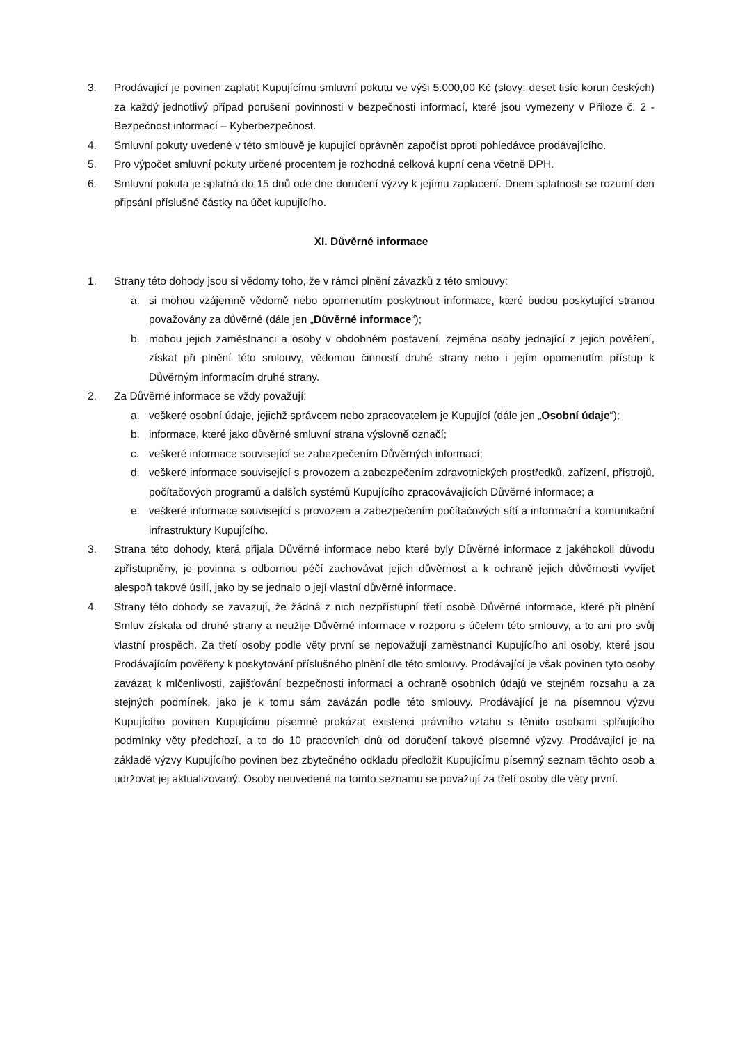3. Prodávající je povinen zaplatit Kupujícímu smluvní pokutu ve výši 5.000,00 Kč (slovy: deset tisíc korun českých) za každý jednotlivý případ porušení povinnosti v bezpečnosti informací, které jsou vymezeny v Příloze č. 2 - Bezpečnost informací – Kyberbezpečnost.
4. Smluvní pokuty uvedené v této smlouvě je kupující oprávněn započíst oproti pohledávce prodávajícího.
5. Pro výpočet smluvní pokuty určené procentem je rozhodná celková kupní cena včetně DPH.
6. Smluvní pokuta je splatná do 15 dnů ode dne doručení výzvy k jejímu zaplacení. Dnem splatnosti se rozumí den připsání příslušné částky na účet kupujícího.
XI. Důvěrné informace
1. Strany této dohody jsou si vědomy toho, že v rámci plnění závazků z této smlouvy:
a. si mohou vzájemně vědomě nebo opomenutím poskytnout informace, které budou poskytující stranou považovány za důvěrné (dále jen „Důvěrné informace“);
b. mohou jejich zaměstnanci a osoby v obdobném postavení, zejména osoby jednající z jejich pověření, získat při plnění této smlouvy, vědomou činností druhé strany nebo i jejím opomenutím přístup k Důvěrným informacím druhé strany.
2. Za Důvěrné informace se vždy považují:
a. veškeré osobní údaje, jejichž správcem nebo zpracovatelem je Kupující (dále jen „Osobní údaje“);
b. informace, které jako důvěrné smluvní strana výslovně označí;
c. veškeré informace související se zabezpečením Důvěrných informací;
d. veškeré informace související s provozem a zabezpečením zdravotnických prostředků, zařízení, přístrojů, počítačových programů a dalších systémů Kupujícího zpracovávajících Důvěrné informace; a
e. veškeré informace související s provozem a zabezpečením počítačových sítí a informační a komunikační infrastruktury Kupujícího.
3. Strana této dohody, která přijala Důvěrné informace nebo které byly Důvěrné informace z jakéhokoli důvodu zpřístupněny, je povinna s odbornou péčí zachovávat jejich důvěrnost a k ochraně jejich důvěrnosti vyvíjet alespoň takové úsilí, jako by se jednalo o její vlastní důvěrné informace.
4. Strany této dohody se zavazují, že žádná z nich nezpřístupní třetí osobě Důvěrné informace, které při plnění Smluv získala od druhé strany a neužije Důvěrné informace v rozporu s účelem této smlouvy, a to ani pro svůj vlastní prospěch. Za třetí osoby podle věty první se nepovažují zaměstnanci Kupujícího ani osoby, které jsou Prodávajícím pověřeny k poskytování příslušného plnění dle této smlouvy. Prodávající je však povinen tyto osoby zavázat k mlčenlivosti, zajišťování bezpečnosti informací a ochraně osobních údajů ve stejném rozsahu a za stejných podmínek, jako je k tomu sám zavázán podle této smlouvy. Prodávající je na písemnou výzvu Kupujícího povinen Kupujícímu písemně prokázat existenci právního vztahu s těmito osobami splňujícího podmínky věty předchozí, a to do 10 pracovních dnů od doručení takové písemné výzvy. Prodávající je na základě výzvy Kupujícího povinen bez zbytečného odkladu předložit Kupujícímu písemný seznam těchto osob a udržovat jej aktualizovaný. Osoby neuvedené na tomto seznamu se považují za třetí osoby dle věty první.